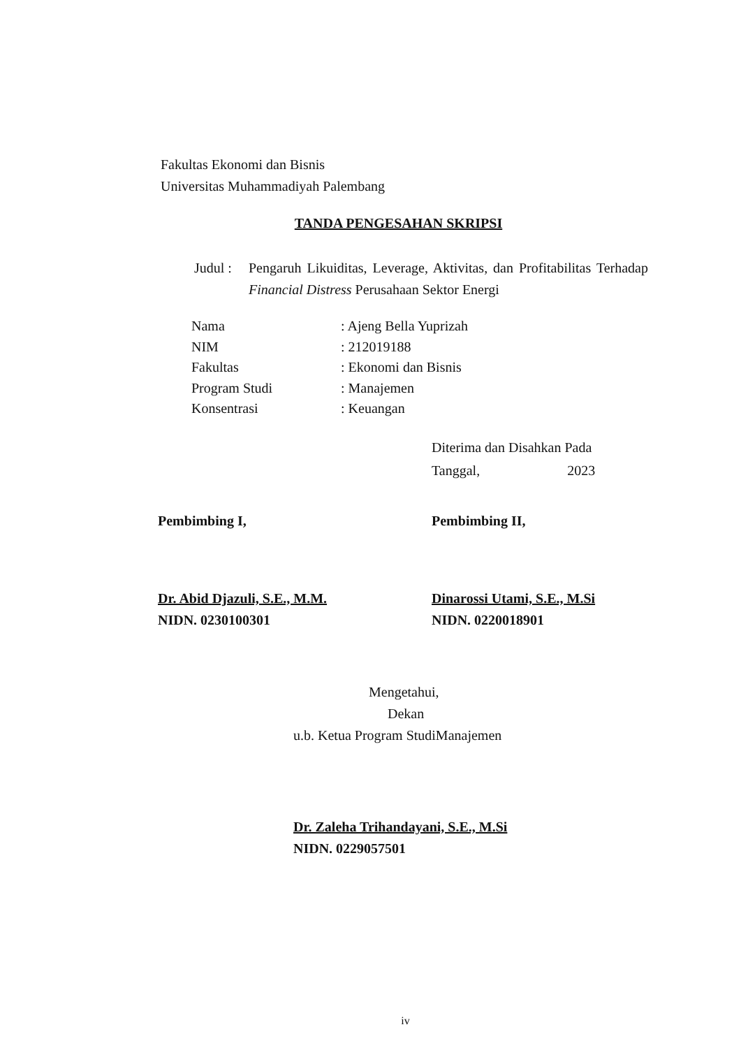Fakultas Ekonomi dan Bisnis
Universitas Muhammadiyah Palembang
TANDA PENGESAHAN SKRIPSI
Judul :
Pengaruh Likuiditas, Leverage, Aktivitas, dan Profitabilitas Terhadap Financial Distress Perusahaan Sektor Energi
| Nama | : Ajeng Bella Yuprizah |
| NIM | : 212019188 |
| Fakultas | : Ekonomi dan Bisnis |
| Program Studi | : Manajemen |
| Konsentrasi | : Keuangan |
Diterima dan Disahkan Pada
Tanggal, 2023
Pembimbing I,
Dr. Abid Djazuli, S.E., M.M.
NIDN. 0230100301
Pembimbing II,
Dinarossi Utami, S.E., M.Si
NIDN. 0220018901
Mengetahui,
Dekan
u.b. Ketua Program StudiManajemen
Dr. Zaleha Trihandayani, S.E., M.Si
NIDN. 0229057501
iv